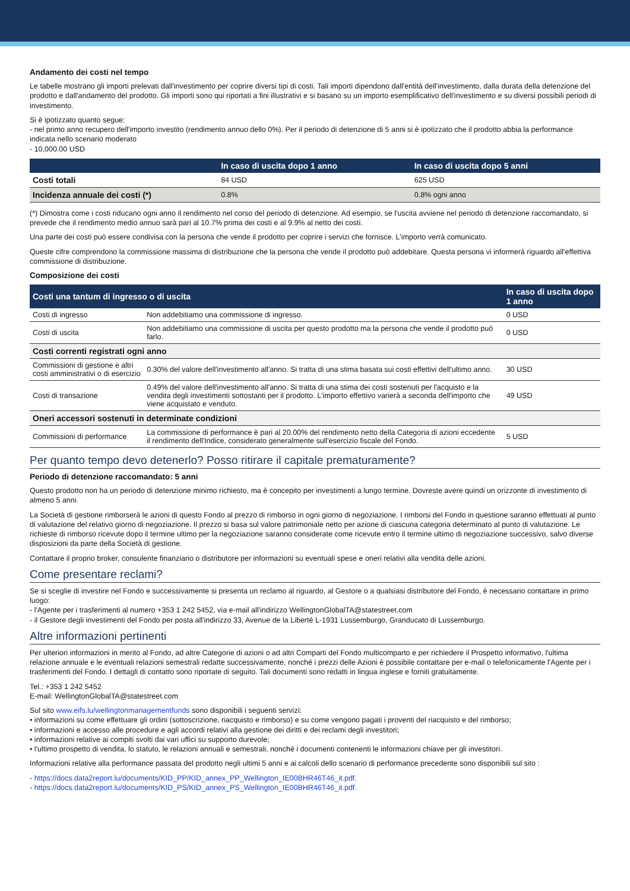Andamento dei costi nel tempo
Le tabelle mostrano gli importi prelevati dall'investimento per coprire diversi tipi di costi. Tali importi dipendono dall'entità dell'investimento, dalla durata della detenzione del prodotto e dall'andamento del prodotto. Gli importi sono qui riportati a fini illustrativi e si basano su un importo esemplificativo dell'investimento e su diversi possibili periodi di investimento.
Si è ipotizzato quanto segue:
- nel primo anno recupero dell'importo investito (rendimento annuo dello 0%). Per il periodo di detenzione di 5 anni si è ipotizzato che il prodotto abbia la performance indicata nello scenario moderato
- 10,000.00 USD
| | In caso di uscita dopo 1 anno | In caso di uscita dopo 5 anni |
| --- | --- | --- |
| Costi totali | 84 USD | 625 USD |
| Incidenza annuale dei costi (*) | 0.8% | 0.8% ogni anno |
(*) Dimostra come i costi riducano ogni anno il rendimento nel corso del periodo di detenzione. Ad esempio, se l'uscita avviene nel periodo di detenzione raccomandato, si prevede che il rendimento medio annuo sarà pari al 10.7% prima dei costi e al 9.9% al netto dei costi.
Una parte dei costi può essere condivisa con la persona che vende il prodotto per coprire i servizi che fornisce. L'importo verrà comunicato.
Queste cifre comprendono la commissione massima di distribuzione che la persona che vende il prodotto può addebitare. Questa persona vi informerà riguardo all'effettiva commissione di distribuzione.
Composizione dei costi
| Costi una tantum di ingresso o di uscita | | In caso di uscita dopo 1 anno |
| --- | --- | --- |
| Costi di ingresso | Non addebitiamo una commissione di ingresso. | 0 USD |
| Costi di uscita | Non addebitiamo una commissione di uscita per questo prodotto ma la persona che vende il prodotto può farlo. | 0 USD |
| Costi correnti registrati ogni anno | | |
| Commissioni di gestione e altri costi amministrativi o di esercizio | 0.30% del valore dell'investimento all'anno. Si tratta di una stima basata sui costi effettivi dell'ultimo anno. | 30 USD |
| Costi di transazione | 0.49% del valore dell'investimento all'anno. Si tratta di una stima dei costi sostenuti per l'acquisto e la vendita degli investimenti sottostanti per il prodotto. L'importo effettivo varierà a seconda dell'importo che viene acquistato e venduto. | 49 USD |
| Oneri accessori sostenuti in determinate condizioni | | |
| Commissioni di performance | La commissione di performance è pari al 20.00% del rendimento netto della Categoria di azioni eccedente il rendimento dell'Indice, considerato generalmente sull'esercizio fiscale del Fondo. | 5 USD |
Per quanto tempo devo detenerlo? Posso ritirare il capitale prematuramente?
Periodo di detenzione raccomandato: 5 anni
Questo prodotto non ha un periodo di detenzione minimo richiesto, ma è concepito per investimenti a lungo termine. Dovreste avere quindi un orizzonte di investimento di almeno 5 anni.
La Società di gestione rimborserà le azioni di questo Fondo al prezzo di rimborso in ogni giorno di negoziazione. I rimborsi del Fondo in questione saranno effettuati al punto di valutazione del relativo giorno di negoziazione. Il prezzo si basa sul valore patrimoniale netto per azione di ciascuna categoria determinato al punto di valutazione. Le richieste di rimborso ricevute dopo il termine ultimo per la negoziazione saranno considerate come ricevute entro il termine ultimo di negoziazione successivo, salvo diverse disposizioni da parte della Società di gestione.
Contattare il proprio broker, consulente finanziario o distributore per informazioni su eventuali spese e oneri relativi alla vendita delle azioni.
Come presentare reclami?
Se si sceglie di investire nel Fondo e successivamente si presenta un reclamo al riguardo, al Gestore o a qualsiasi distributore del Fondo, è necessario contattare in primo luogo:
- l'Agente per i trasferimenti al numero +353 1 242 5452, via e-mail all'indirizzo WellingtonGlobalTA@statestreet.com
- il Gestore degli investimenti del Fondo per posta all'indirizzo 33, Avenue de la Liberté L-1931 Lussemburgo, Granducato di Lussemburgo.
Altre informazioni pertinenti
Per ulteriori informazioni in merito al Fondo, ad altre Categorie di azioni o ad altri Comparti del Fondo multicomparto e per richiedere il Prospetto informativo, l'ultima relazione annuale e le eventuali relazioni semestrali redatte successivamente, nonché i prezzi delle Azioni è possibile contattare per e-mail o telefonicamente l'Agente per i trasferimenti del Fondo. I dettagli di contatto sono riportate di seguito. Tali documenti sono redatti in lingua inglese e forniti gratuitamente.
Tel.: +353 1 242 5452
E-mail: WellingtonGlobalTA@statestreet.com
Sul sito www.eifs.lu/wellingtonmanagementfunds sono disponibili i seguenti servizi:
• informazioni su come effettuare gli ordini (sottoscrizione, riacquisto e rimborso) e su come vengono pagati i proventi del riacquisto e del rimborso;
• informazioni e accesso alle procedure e agli accordi relativi alla gestione dei diritti e dei reclami degli investitori;
• informazioni relative ai compiti svolti dai vari uffici su supporto durevole;
• l'ultimo prospetto di vendita, lo statuto, le relazioni annuali e semestrali, nonché i documenti contenenti le informazioni chiave per gli investitori.
Informazioni relative alla performance passata del prodotto negli ultimi 5 anni e ai calcoli dello scenario di performance precedente sono disponibili sul sito :
- https://docs.data2report.lu/documents/KID_PP/KID_annex_PP_Wellington_IE00BHR46T46_it.pdf.
- https://docs.data2report.lu/documents/KID_PS/KID_annex_PS_Wellington_IE00BHR46T46_it.pdf.